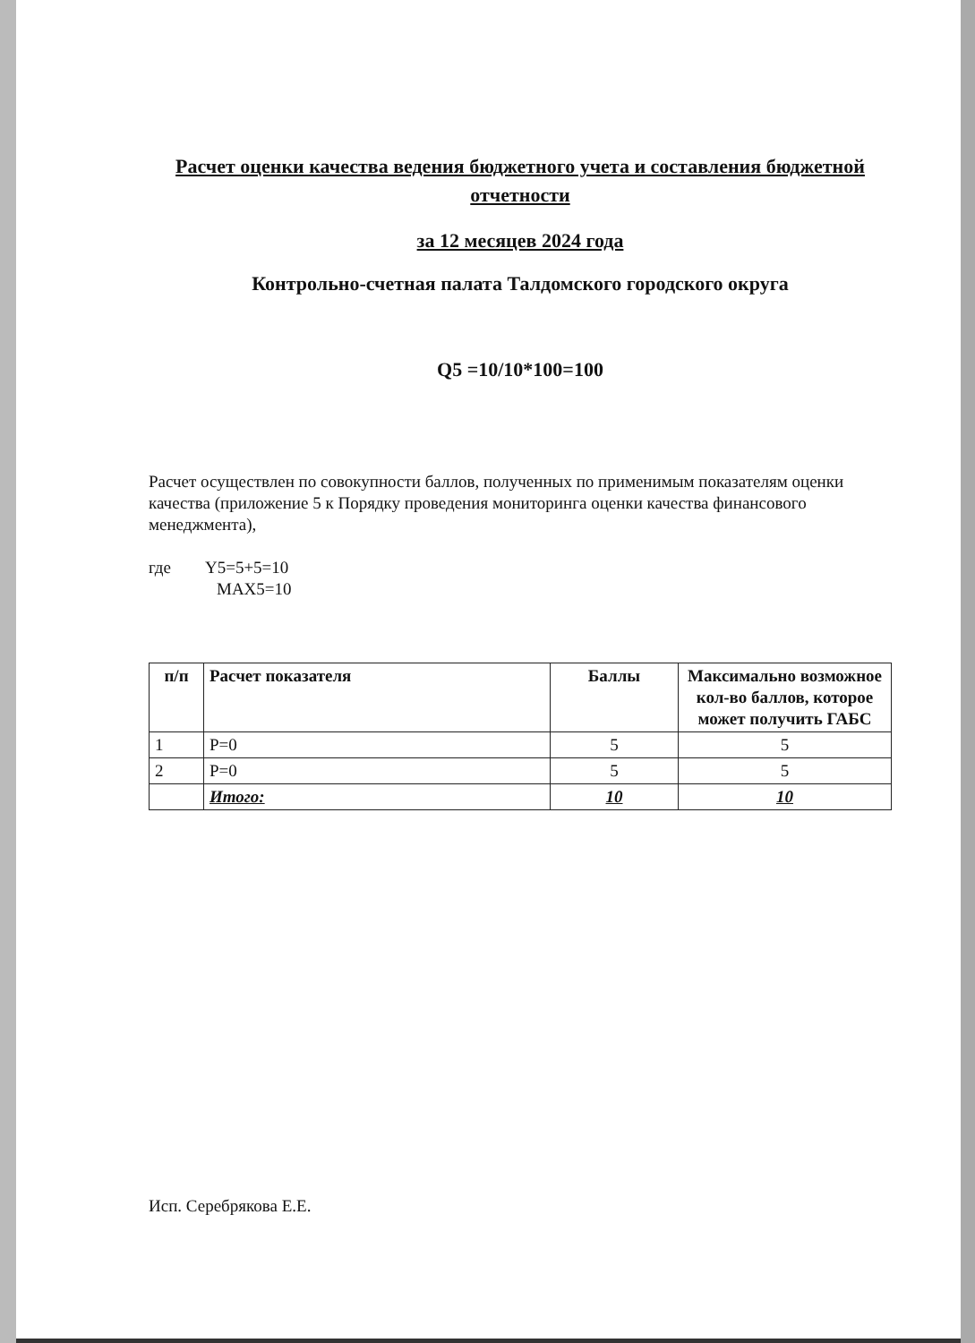Расчет оценки качества ведения бюджетного учета и составления бюджетной отчетности
за 12 месяцев 2024 года
Контрольно-счетная палата Талдомского городского округа
Q5 =10/10*100=100
Расчет осуществлен по совокупности баллов, полученных по применимым показателям оценки качества (приложение 5 к Порядку проведения мониторинга оценки качества финансового менеджмента),
где Y5=5+5=10
MAX5=10
| п/п | Расчет показателя | Баллы | Максимально возможное кол-во баллов, которое может получить ГАБС |
| --- | --- | --- | --- |
| 1 | P=0 | 5 | 5 |
| 2 | P=0 | 5 | 5 |
| | Итого: | 10 | 10 |
Исп. Серебрякова Е.Е.